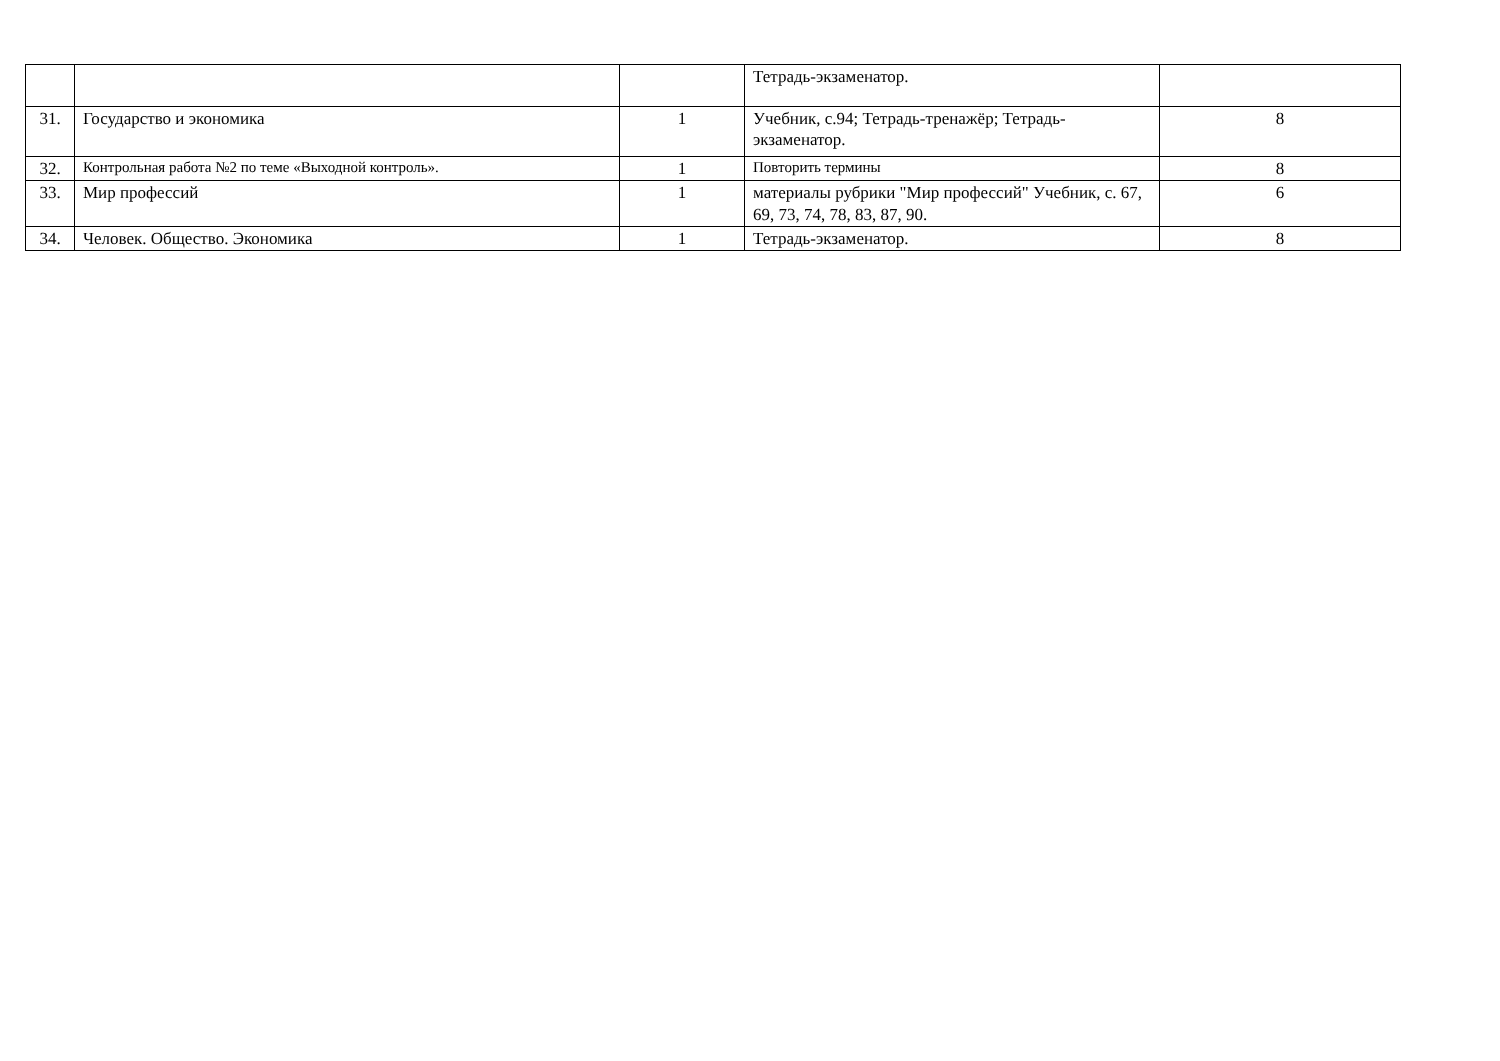| | | | Тетрадь-экзаменатор. | |
| 31. | Государство и экономика | 1 | Учебник, с.94; Тетрадь-тренажёр; Тетрадь-экзаменатор. | 8 |
| 32. | Контрольная работа №2 по теме «Выходной контроль». | 1 | Повторить термины | 8 |
| 33. | Мир профессий | 1 | материалы рубрики "Мир профессий" Учебник, с. 67, 69, 73, 74, 78, 83, 87, 90. | 6 |
| 34. | Человек. Общество. Экономика | 1 | Тетрадь-экзаменатор. | 8 |